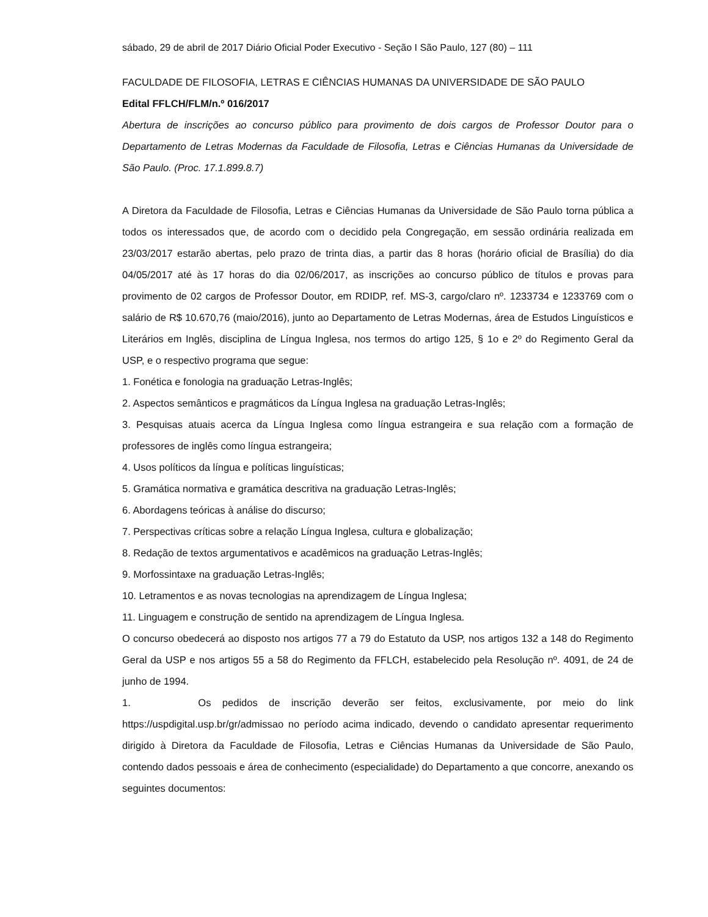sábado, 29 de abril de 2017 Diário Oficial Poder Executivo - Seção I São Paulo, 127 (80) – 111
FACULDADE DE FILOSOFIA, LETRAS E CIÊNCIAS HUMANAS DA UNIVERSIDADE DE SÃO PAULO
Edital FFLCH/FLM/n.º 016/2017
Abertura de inscrições ao concurso público para provimento de dois cargos de Professor Doutor para o Departamento de Letras Modernas da Faculdade de Filosofia, Letras e Ciências Humanas da Universidade de São Paulo. (Proc. 17.1.899.8.7)
A Diretora da Faculdade de Filosofia, Letras e Ciências Humanas da Universidade de São Paulo torna pública a todos os interessados que, de acordo com o decidido pela Congregação, em sessão ordinária realizada em 23/03/2017 estarão abertas, pelo prazo de trinta dias, a partir das 8 horas (horário oficial de Brasília) do dia 04/05/2017 até às 17 horas do dia 02/06/2017, as inscrições ao concurso público de títulos e provas para provimento de 02 cargos de Professor Doutor, em RDIDP, ref. MS-3, cargo/claro nº. 1233734 e 1233769 com o salário de R$ 10.670,76 (maio/2016), junto ao Departamento de Letras Modernas, área de Estudos Linguísticos e Literários em Inglês, disciplina de Língua Inglesa, nos termos do artigo 125, § 1o e 2º do Regimento Geral da USP, e o respectivo programa que segue:
1. Fonética e fonologia na graduação Letras-Inglês;
2. Aspectos semânticos e pragmáticos da Língua Inglesa na graduação Letras-Inglês;
3. Pesquisas atuais acerca da Língua Inglesa como língua estrangeira e sua relação com a formação de professores de inglês como língua estrangeira;
4. Usos políticos da língua e políticas linguísticas;
5. Gramática normativa e gramática descritiva na graduação Letras-Inglês;
6. Abordagens teóricas à análise do discurso;
7. Perspectivas críticas sobre a relação Língua Inglesa, cultura e globalização;
8. Redação de textos argumentativos e acadêmicos na graduação Letras-Inglês;
9. Morfossintaxe na graduação Letras-Inglês;
10. Letramentos e as novas tecnologias na aprendizagem de Língua Inglesa;
11. Linguagem e construção de sentido na aprendizagem de Língua Inglesa.
O concurso obedecerá ao disposto nos artigos 77 a 79 do Estatuto da USP, nos artigos 132 a 148 do Regimento Geral da USP e nos artigos 55 a 58 do Regimento da FFLCH, estabelecido pela Resolução nº. 4091, de 24 de junho de 1994.
1. Os pedidos de inscrição deverão ser feitos, exclusivamente, por meio do link https://uspdigital.usp.br/gr/admissao no período acima indicado, devendo o candidato apresentar requerimento dirigido à Diretora da Faculdade de Filosofia, Letras e Ciências Humanas da Universidade de São Paulo, contendo dados pessoais e área de conhecimento (especialidade) do Departamento a que concorre, anexando os seguintes documentos: